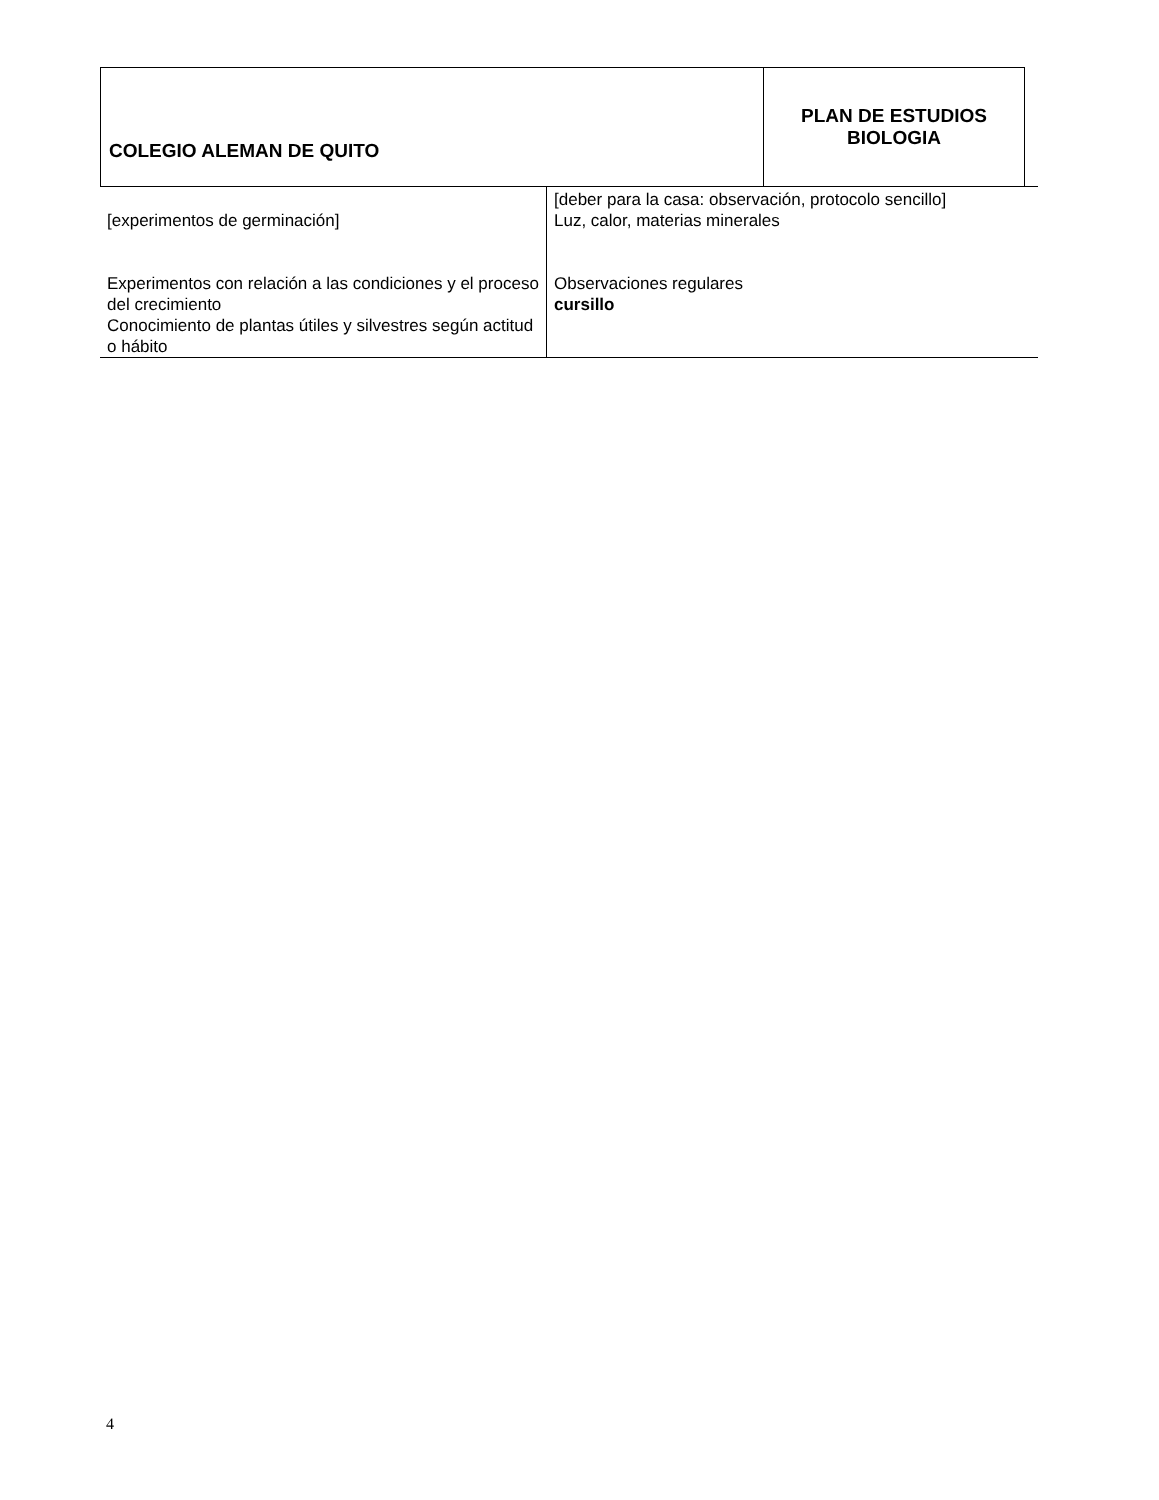| COLEGIO ALEMAN DE QUITO | PLAN DE ESTUDIOS BIOLOGIA |
| [experimentos de germinación] Experimentos con relación a las condiciones y el proceso del crecimiento Conocimiento de plantas útiles y silvestres según actitud o hábito | [deber para la casa: observación, protocolo sencillo] Luz, calor, materias minerales Observaciones regulares cursillo |
4